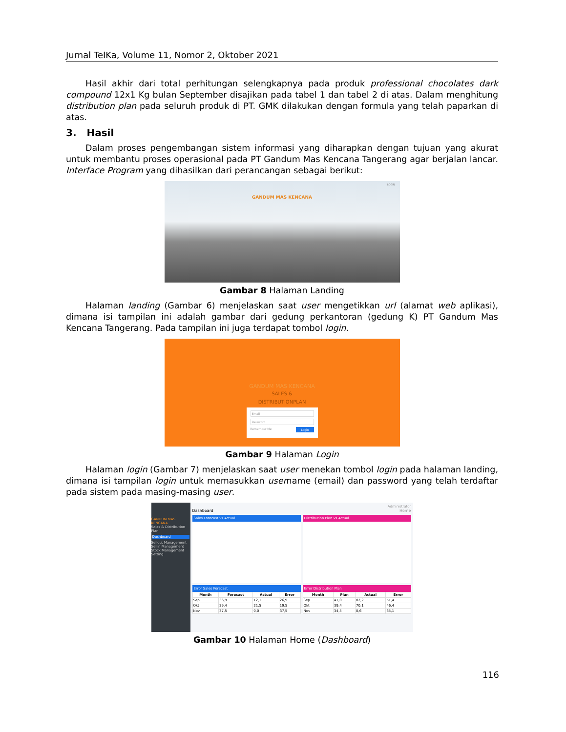Jurnal TeIKa, Volume 11, Nomor 2, Oktober 2021
Hasil akhir dari total perhitungan selengkapnya pada produk professional chocolates dark compound 12x1 Kg bulan September disajikan pada tabel 1 dan tabel 2 di atas. Dalam menghitung distribution plan pada seluruh produk di PT. GMK dilakukan dengan formula yang telah paparkan di atas.
3. Hasil
Dalam proses pengembangan sistem informasi yang diharapkan dengan tujuan yang akurat untuk membantu proses operasional pada PT Gandum Mas Kencana Tangerang agar berjalan lancar. Interface Program yang dihasilkan dari perancangan sebagai berikut:
GANDUM MAS KENCANA
LOGIN
Gambar 8 Halaman Landing
Halaman landing (Gambar 6) menjelaskan saat user mengetikkan url (alamat web aplikasi), dimana isi tampilan ini adalah gambar dari gedung perkantoran (gedung K) PT Gandum Mas Kencana Tangerang. Pada tampilan ini juga terdapat tombol login.
GANDUM MAS KENCANA
SALES &
DISTRIBUTIONPLAN
Email
Password
Remember Me Login
Gambar 9 Halaman Login
Halaman login (Gambar 7) menjelaskan saat user menekan tombol login pada halaman landing, dimana isi tampilan login untuk memasukkan username (email) dan password yang telah terdaftar pada sistem pada masing-masing user.
GANDUM MAS KENCANA
Sales & Distribution Plan
Dashboard
Sellout Management
Sellin Management
Stock Management
Setting
Administrator
Dashboard Home
Sales Forecast vs Actual Distribution Plan vs Actual
Error Sales Forecast
| Month | Forecast | Actual | Error |
| --- | --- | --- | --- |
| Sep | 36,9 | 12,1 | 26,9 |
| Okt | 39,4 | 21,5 | 19,5 |
| Nov | 37,5 | 0,0 | 37,5 |
Error Distribution Plan
| Month | Plan | Actual | Error |
| --- | --- | --- | --- |
| Sep | 41,0 | 82,2 | 51,4 |
| Okt | 39,4 | 70,1 | 46,4 |
| Nov | 34,5 | 0,6 | 35,1 |
Gambar 10 Halaman Home (Dashboard)
116